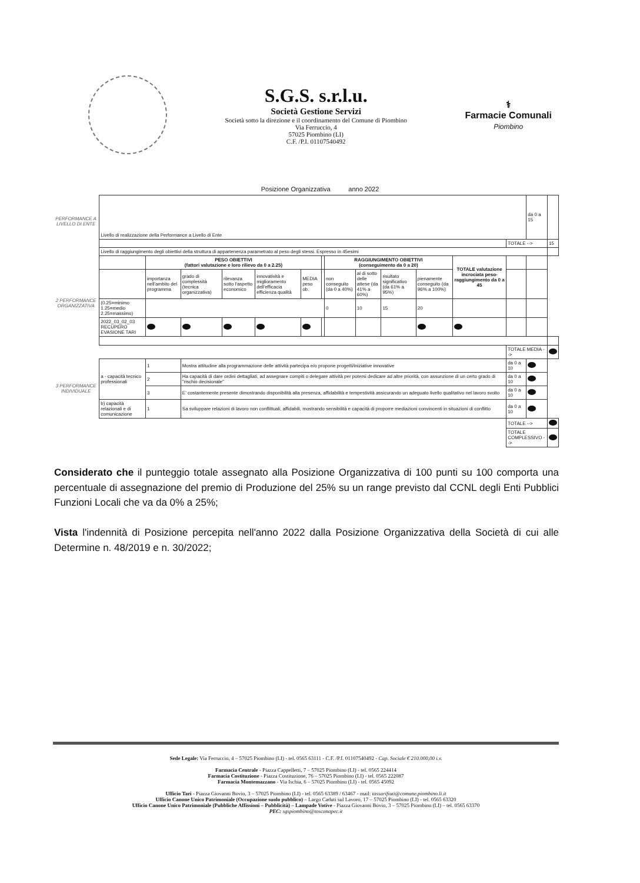S.G.S. s.r.l.u.
Società Gestione Servizi
Società sotto la direzione e il coordinamento del Comune di Piombino
Via Ferruccio, 4
57025 Piombino (LI)
C.F. /P.I. 01107540492
⚕
Farmacie Comunali
Piombino
Posizione Organizzativa anno 2022
| PERFORMANCE A LIVELLO DI ENTE | Livello di realizzazione della Performance a Livello di Ente | | | | | | | | | | | | | da 0 a 15 | |
| | | | | | | | | | | | | | TOTALE --> | | 15 |
| 2 PERFORMANCE ORGANIZZATIVA | Livello di raggiungimento degli obiettivi della struttura di appartenenza parametrato al peso degli stessi. Espresso in 45esimi | | | | | | | | | | | | | | |
| | | PESO OBIETTIVI (fattori valutazione e loro rilievo da 0 a 2.25) | | | | | | RAGGIUNGIMENTO OBIETTIVI (conseguimento da 0 a 20) | | | | TOTALE valutazione incrociata peso-raggiungimento da 0 a 45 | | | |
| | | importanza nell'ambito del programma | grado di complessità (tecnica organizzativa) | rilevanza sotto l'aspetto economico | innovatività e miglioramento dell'efficacia efficienza qualità | MEDIA peso ob. | | non conseguito (da 0 a 40%) | al di sotto delle attese (da 41% a 60%) | risultato significativo (da 61% a 95%) | pienamente conseguito (da 96% a 100%) | | | | |
| | (0.25=minimo 1.25=medio 2.25=massimo) | | | | | | | 0 | 10 | 15 | 20 | | | | |
| | 2022_03_02_03 RECUPERO EVASIONE TARI | | | | | | | | | | | | | | |
| | | | | | | | | | | | | | TOTALE MEDIA --> | | |
| 3 PERFORMANCE INDIVIDUALE | a - capacità tecnico professionali | 1 | Mostra attitudine alla programmazione delle attività partecipa e/o propone progetti/iniziative innovative | | | | | | | | | | da 0 a 10 | | |
| | | 2 | Ha capacità di dare ordini dettagliati, ad assegnare compiti o delegare attività per potersi dedicare ad altre priorità, con assunzione di un certo grado di "rischio decisionale" | | | | | | | | | | da 0 a 10 | | |
| | | 3 | E' costantemente presente dimostrando disponibilità alla presenza, affidabilità e tempestività assicurando un adeguato livello qualitativo nel lavoro svolto | | | | | | | | | | da 0 a 10 | | |
| | b) capacità relazionali e di comunicazione | 1 | Sa sviluppare relazioni di lavoro non conflittuali, affidabili, mostrando sensibilità e capacità di proporre mediazioni convincenti in situazioni di conflitto | | | | | | | | | | da 0 a 10 | | |
| | | | | | | | | | | | | | TOTALE --> | | |
| | | | | | | | | | | | | | TOTALE COMPLESSIVO --> | | |
Considerato che il punteggio totale assegnato alla Posizione Organizzativa di 100 punti su 100 comporta una percentuale di assegnazione del premio di Produzione del 25% su un range previsto dal CCNL degli Enti Pubblici Funzioni Locali che va da 0% a 25%;
Vista l'indennità di Posizione percepita nell'anno 2022 dalla Posizione Organizzativa della Società di cui alle Determine n. 48/2019 e n. 30/2022;
Sede Legale: Via Ferruccio, 4 – 57025 Piombino (LI) - tel. 0565 63111 - C.F. /P.I. 01107540492 - Cap. Sociale € 210.000,00 i.v.
Farmacia Centrale - Piazza Cappelletti, 7 – 57025 Piombino (LI) - tel. 0565 224414
Farmacia Costituzione - Piazza Costituzione, 76 – 57025 Piombino (LI) - tel. 0565 222087
Farmacia Montemazzano - Via Ischia, 6 – 57025 Piombino (LI) - tel. 0565 45092
Ufficio Tari - Piazza Giovanni Bovio, 3 – 57025 Piombino (LI) - tel. 0565 63389 / 63467 - mail: tassarifiuti@comune.piombino.li.it
Ufficio Canone Unico Patrimoniale (Occupazione suolo pubblico) – Largo Caduti sul Lavoro, 17 – 57025 Piombino (LI) - tel. 0565 63320
Ufficio Canone Unico Patrimoniale (Pubbliche Affissioni – Pubblicità) – Lampade Votive - Piazza Giovanni Bovio, 3 – 57025 Piombino (LI) – tel. 0565 63370
PEC: sgspiombino@toscanapec.it